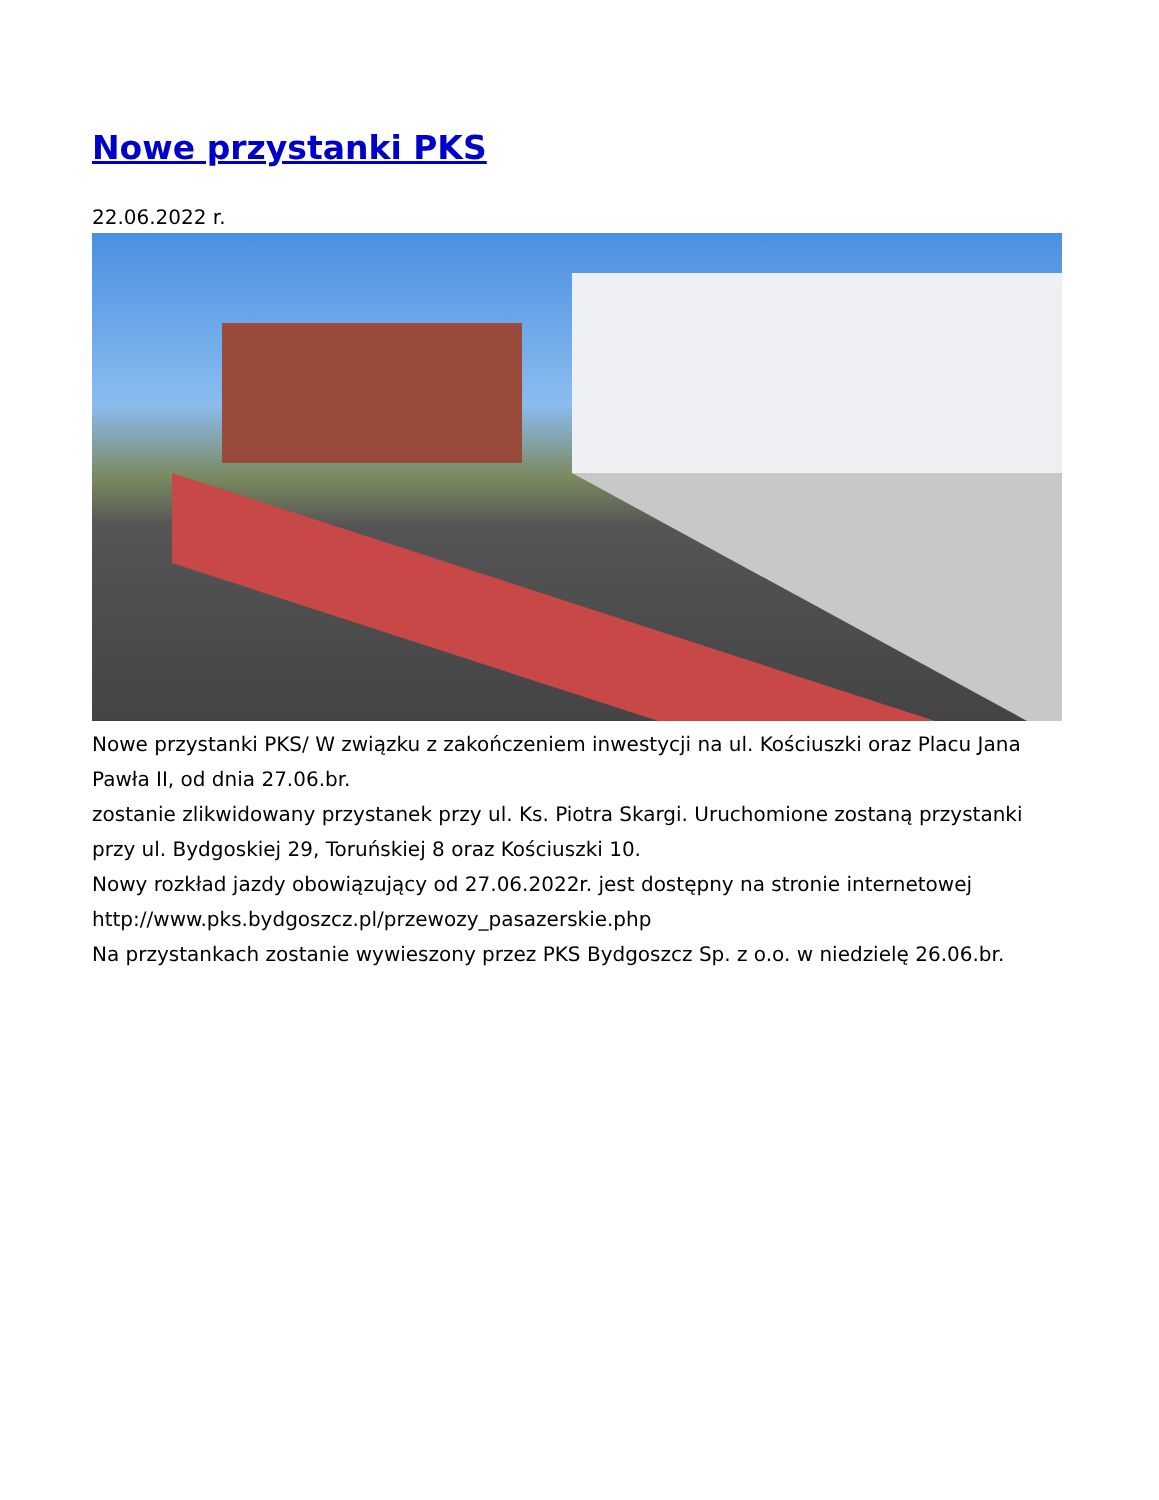Nowe przystanki PKS
22.06.2022 r.
Nowe przystanki PKS/ W związku z zakończeniem inwestycji na ul. Kościuszki oraz Placu Jana Pawła II, od dnia 27.06.br.
zostanie zlikwidowany przystanek przy ul. Ks. Piotra Skargi. Uruchomione zostaną przystanki przy ul. Bydgoskiej 29, Toruńskiej 8 oraz Kościuszki 10.
Nowy rozkład jazdy obowiązujący od 27.06.2022r. jest dostępny na stronie internetowej
http://www.pks.bydgoszcz.pl/przewozy_pasazerskie.php
Na przystankach zostanie wywieszony przez PKS Bydgoszcz Sp. z o.o. w niedzielę 26.06.br.